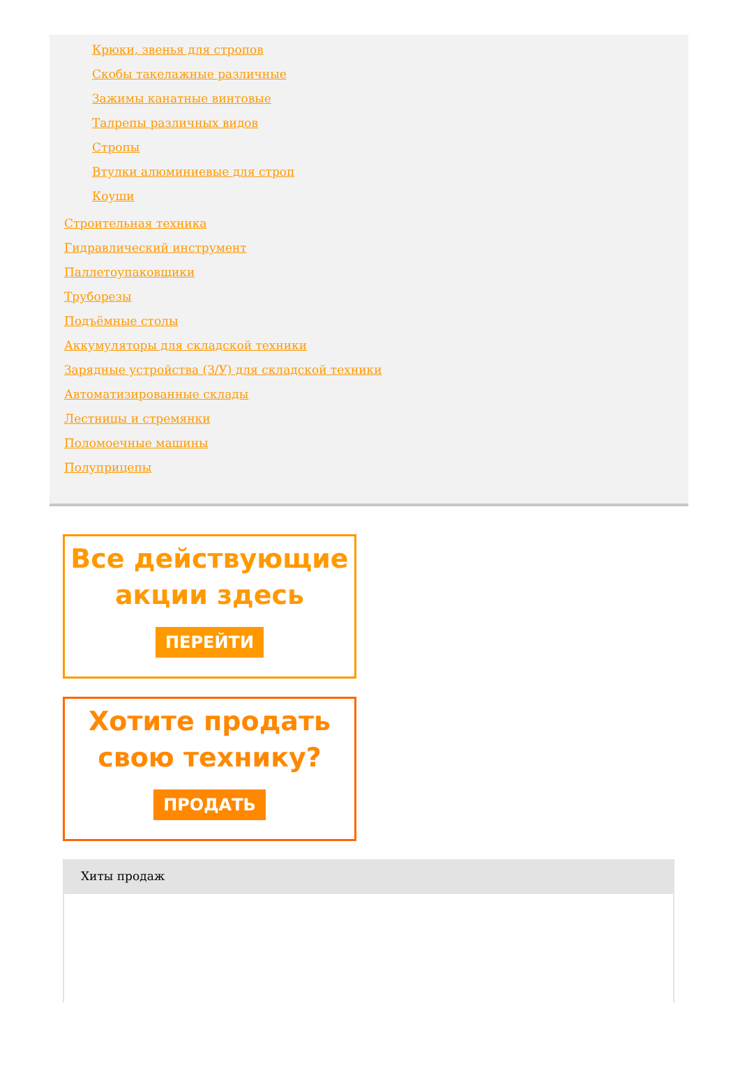Крюки, звенья для стропов
Скобы такелажные различные
Зажимы канатные винтовые
Талрепы различных видов
Стропы
Втулки алюминиевые для строп
Коуши
Строительная техника
Гидравлический инструмент
Паллетоупаковщики
Труборезы
Подъёмные столы
Аккумуляторы для складской техники
Зарядные устройства (З/У) для складской техники
Автоматизированные склады
Лестницы и стремянки
Поломоечные машины
Полуприцепы
Все действующие
акции здесь
ПЕРЕЙТИ
Хотите продать
свою технику?
ПРОДАТЬ
Хиты продаж